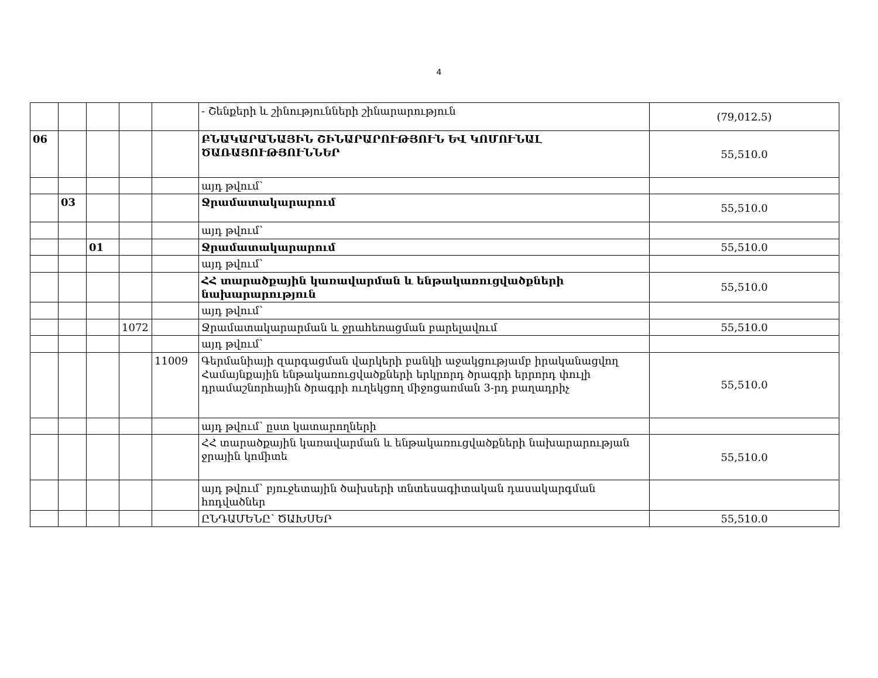4
| | | | | | - Շենքերի և շինությունների շինարարություն | (79,012.5) |
| 06 | | | | | ԲՆԱԿԱՐԱՆԱՅԻՆ ՇԻՆԱՐԱՐՈՒԹՅՈՒՆ ԵՎ ԿՈՄՈՒՆԱԼ ԾԱՌԱՅՈՒԹՅՈՒՆՆԵՐ | 55,510.0 |
| | | | | | այդ թվում՝ | |
| | 03 | | | | Ջրամատակարարում | 55,510.0 |
| | | | | | այդ թվում՝ | |
| | | 01 | | | Ջրամատակարարում | 55,510.0 |
| | | | | | այդ թվում՝ | |
| | | | | | ՀՀ տարածքային կառավարման և ենթակառուցվածքների նախարարություն | 55,510.0 |
| | | | | | այդ թվում՝ | |
| | | | 1072 | | Ջրամատակարարման և ջրահեռացման բարելավում | 55,510.0 |
| | | | | | այդ թվում՝ | |
| | | | | 11009 | Գերմանիայի զարգացման վարկերի բանկի աջակցությամբ իրականացվող Համայնքային ենթակառուցվածքների երկրորդ ծրագրի երրորդ փուլի դրամաշնորհային ծրագրի ուղեկցող միջոցառման 3-րդ բաղադրիչ | 55,510.0 |
| | | | | | այդ թվում՝ ըստ կատարողների | |
| | | | | | ՀՀ տարածքային կառավարման և ենթակառուցվածքների նախարարության ջրային կոմիտե | 55,510.0 |
| | | | | | այդ թվում՝ բյուջետային ծախսերի տնտեսագիտական դասակարգման հոդվածներ | |
| | | | | | ԸՆԴԱՄԵՆԸ՝ ԾԱԽՍԵՐ | 55,510.0 |